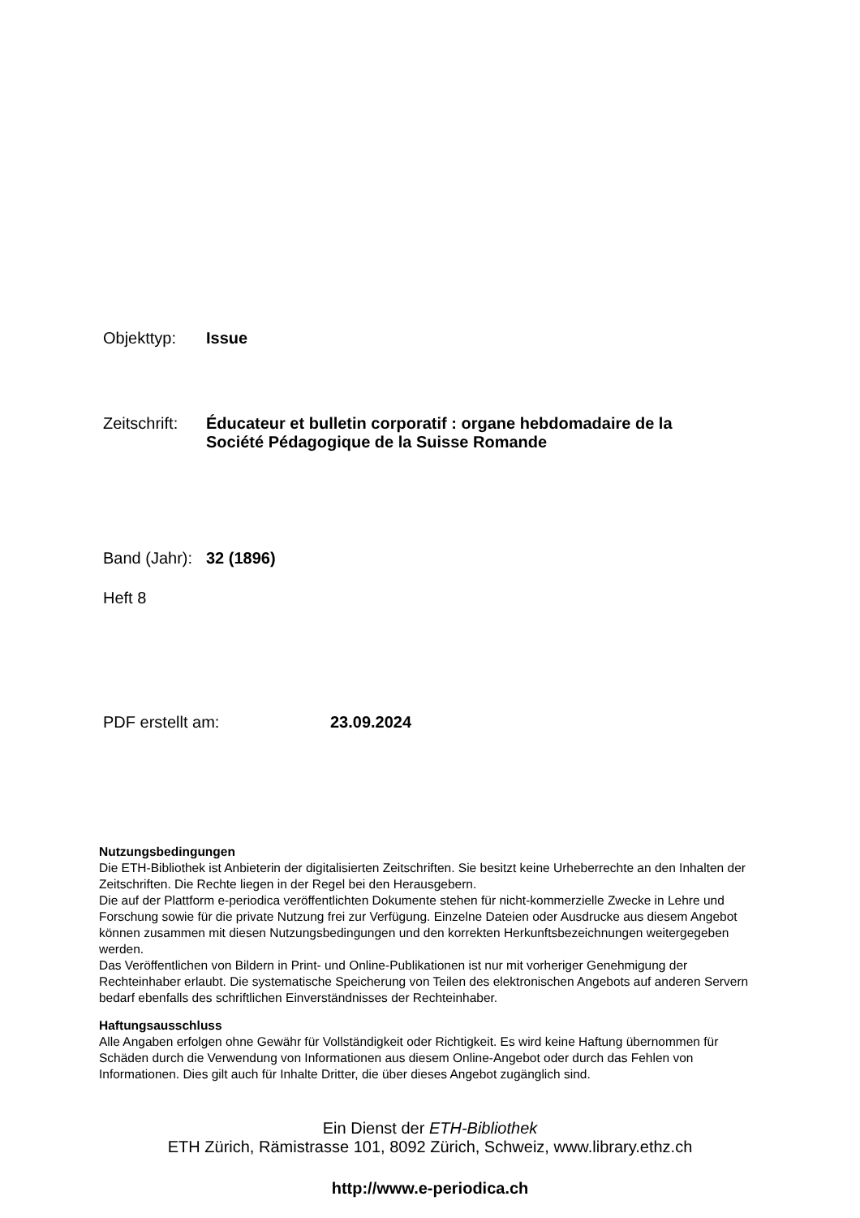Objekttyp: Issue
Zeitschrift:
Éducateur et bulletin corporatif : organe hebdomadaire de la
Société Pédagogique de la Suisse Romande
Band (Jahr):
32 (1896)
Heft 8
PDF erstellt am: 23.09.2024
Nutzungsbedingungen
Die ETH-Bibliothek ist Anbieterin der digitalisierten Zeitschriften. Sie besitzt keine Urheberrechte an den Inhalten der Zeitschriften. Die Rechte liegen in der Regel bei den Herausgebern.
Die auf der Plattform e-periodica veröffentlichten Dokumente stehen für nicht-kommerzielle Zwecke in Lehre und Forschung sowie für die private Nutzung frei zur Verfügung. Einzelne Dateien oder Ausdrucke aus diesem Angebot können zusammen mit diesen Nutzungsbedingungen und den korrekten Herkunftsbezeichnungen weitergegeben werden.
Das Veröffentlichen von Bildern in Print- und Online-Publikationen ist nur mit vorheriger Genehmigung der Rechteinhaber erlaubt. Die systematische Speicherung von Teilen des elektronischen Angebots auf anderen Servern bedarf ebenfalls des schriftlichen Einverständnisses der Rechteinhaber.
Haftungsausschluss
Alle Angaben erfolgen ohne Gewähr für Vollständigkeit oder Richtigkeit. Es wird keine Haftung übernommen für Schäden durch die Verwendung von Informationen aus diesem Online-Angebot oder durch das Fehlen von Informationen. Dies gilt auch für Inhalte Dritter, die über dieses Angebot zugänglich sind.
Ein Dienst der ETH-Bibliothek
ETH Zürich, Rämistrasse 101, 8092 Zürich, Schweiz, www.library.ethz.ch
http://www.e-periodica.ch